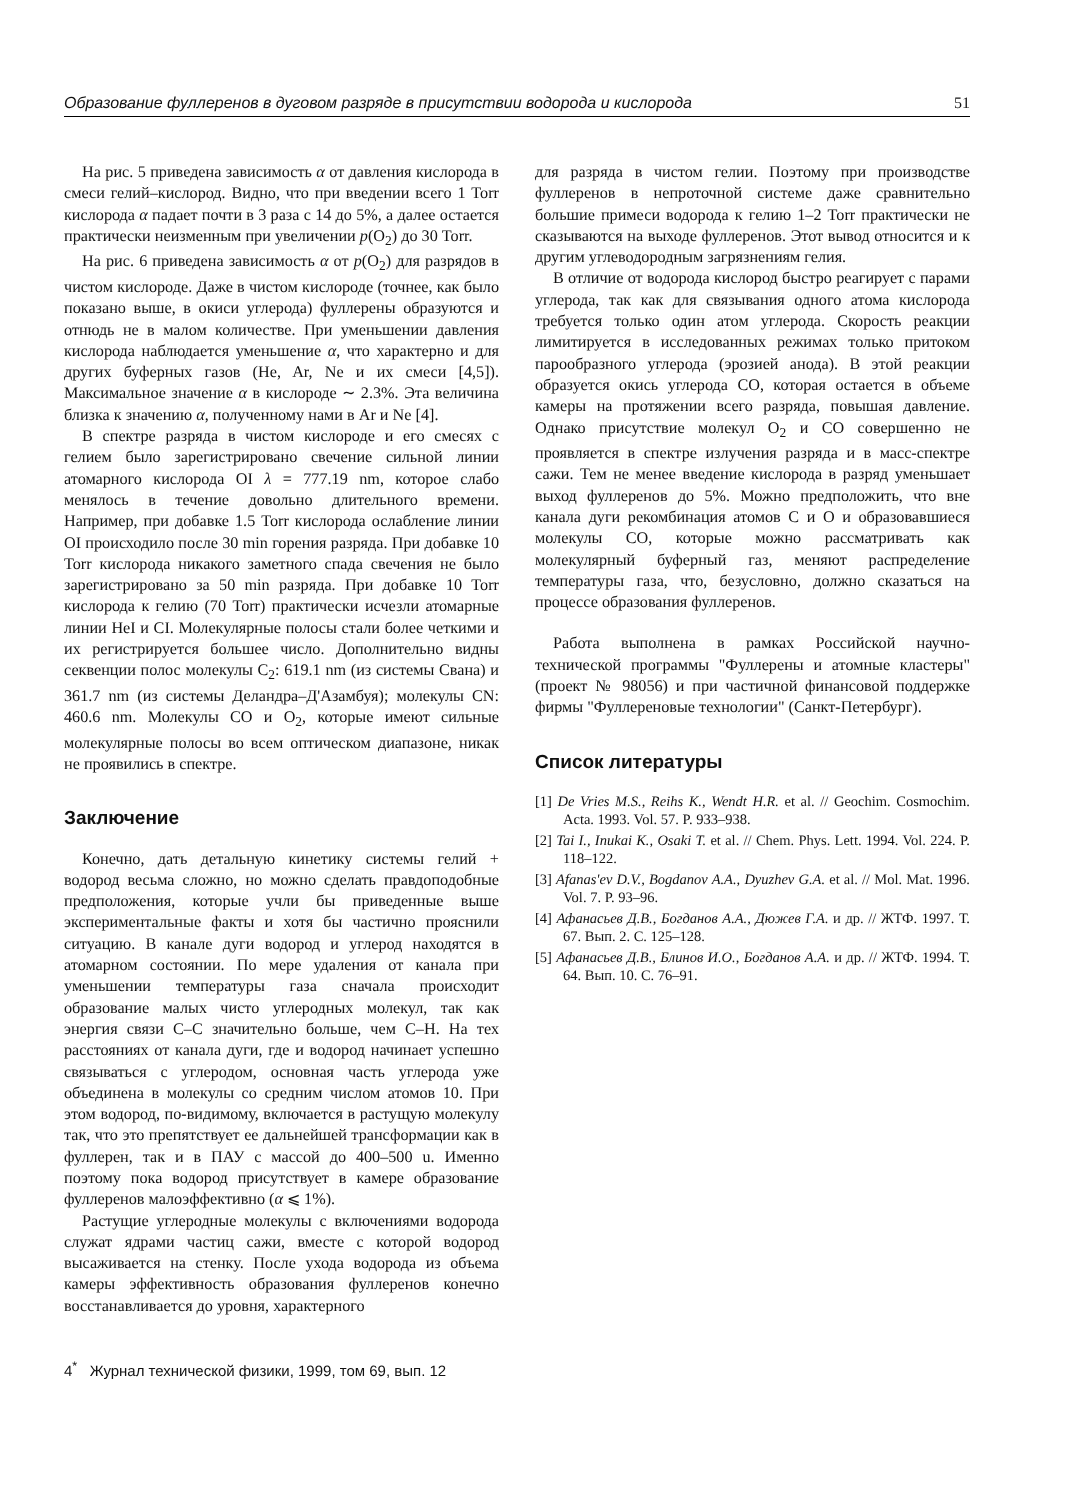Образование фуллеренов в дуговом разряде в присутствии водорода и кислорода 51
На рис. 5 приведена зависимость α от давления кислорода в смеси гелий–кислород. Видно, что при введении всего 1 Torr кислорода α падает почти в 3 раза с 14 до 5%, а далее остается практически неизменным при увеличении p(O<sub>2</sub>) до 30 Torr.
На рис. 6 приведена зависимость α от p(O<sub>2</sub>) для разрядов в чистом кислороде. Даже в чистом кислороде (точнее, как было показано выше, в окиси углерода) фуллерены образуются и отнюдь не в малом количестве. При уменьшении давления кислорода наблюдается уменьшение α, что характерно и для других буферных газов (He, Ar, Ne и их смеси [4,5]). Максимальное значение α в кислороде ∼ 2.3%. Эта величина близка к значению α, полученному нами в Ar и Ne [4].
В спектре разряда в чистом кислороде и его смесях с гелием было зарегистрировано свечение сильной линии атомарного кислорода OI λ = 777.19 nm, которое слабо менялось в течение довольно длительного времени. Например, при добавке 1.5 Torr кислорода ослабление линии OI происходило после 30 min горения разряда. При добавке 10 Torr кислорода никакого заметного спада свечения не было зарегистрировано за 50 min разряда. При добавке 10 Torr кислорода к гелию (70 Torr) практически исчезли атомарные линии HeI и CI. Молекулярные полосы стали более четкими и их регистрируется большее число. Дополнительно видны секвенции полос молекулы C<sub>2</sub>: 619.1 nm (из системы Свана) и 361.7 nm (из системы Деландра–Д'Азамбуя); молекулы CN: 460.6 nm. Молекулы CO и O<sub>2</sub>, которые имеют сильные молекулярные полосы во всем оптическом диапазоне, никак не проявились в спектре.
Заключение
Конечно, дать детальную кинетику системы гелий + водород весьма сложно, но можно сделать правдоподобные предположения, которые учли бы приведенные выше экспериментальные факты и хотя бы частично прояснили ситуацию. В канале дуги водород и углерод находятся в атомарном состоянии. По мере удаления от канала при уменьшении температуры газа сначала происходит образование малых чисто углеродных молекул, так как энергия связи C–C значительно больше, чем C–H. На тех расстояниях от канала дуги, где и водород начинает успешно связываться с углеродом, основная часть углерода уже объединена в молекулы со средним числом атомов 10. При этом водород, по-видимому, включается в растущую молекулу так, что это препятствует ее дальнейшей трансформации как в фуллерен, так и в ПАУ с массой до 400–500 u. Именно поэтому пока водород присутствует в камере образование фуллеренов малоэффективно (α ⩽ 1%).
Растущие углеродные молекулы с включениями водорода служат ядрами частиц сажи, вместе с которой водород высаживается на стенку. После ухода водорода из объема камеры эффективность образования фуллеренов конечно восстанавливается до уровня, характерного
для разряда в чистом гелии. Поэтому при производстве фуллеренов в непроточной системе даже сравнительно большие примеси водорода к гелию 1–2 Torr практически не сказываются на выходе фуллеренов. Этот вывод относится и к другим углеводородным загрязнениям гелия.
В отличие от водорода кислород быстро реагирует с парами углерода, так как для связывания одного атома кислорода требуется только один атом углерода. Скорость реакции лимитируется в исследованных режимах только притоком парообразного углерода (эрозией анода). В этой реакции образуется окись углерода CO, которая остается в объеме камеры на протяжении всего разряда, повышая давление. Однако присутствие молекул O<sub>2</sub> и CO совершенно не проявляется в спектре излучения разряда и в масс-спектре сажи. Тем не менее введение кислорода в разряд уменьшает выход фуллеренов до 5%. Можно предположить, что вне канала дуги рекомбинация атомов C и O и образовавшиеся молекулы CO, которые можно рассматривать как молекулярный буферный газ, меняют распределение температуры газа, что, безусловно, должно сказаться на процессе образования фуллеренов.
Работа выполнена в рамках Российской научно-технической программы "Фуллерены и атомные кластеры" (проект № 98056) и при частичной финансовой поддержке фирмы "Фуллереновые технологии" (Санкт-Петербург).
Список литературы
[1] De Vries M.S., Reihs K., Wendt H.R. et al. // Geochim. Cosmochim. Acta. 1993. Vol. 57. P. 933–938.
[2] Tai I., Inukai K., Osaki T. et al. // Chem. Phys. Lett. 1994. Vol. 224. P. 118–122.
[3] Afanas'ev D.V., Bogdanov A.A., Dyuzhev G.A. et al. // Mol. Mat. 1996. Vol. 7. P. 93–96.
[4] Афанасьев Д.В., Богданов А.А., Дюжев Г.А. и др. // ЖТФ. 1997. Т. 67. Вып. 2. С. 125–128.
[5] Афанасьев Д.В., Блинов И.О., Богданов А.А. и др. // ЖТФ. 1994. Т. 64. Вып. 10. С. 76–91.
4<sup>*</sup> Журнал технической физики, 1999, том 69, вып. 12